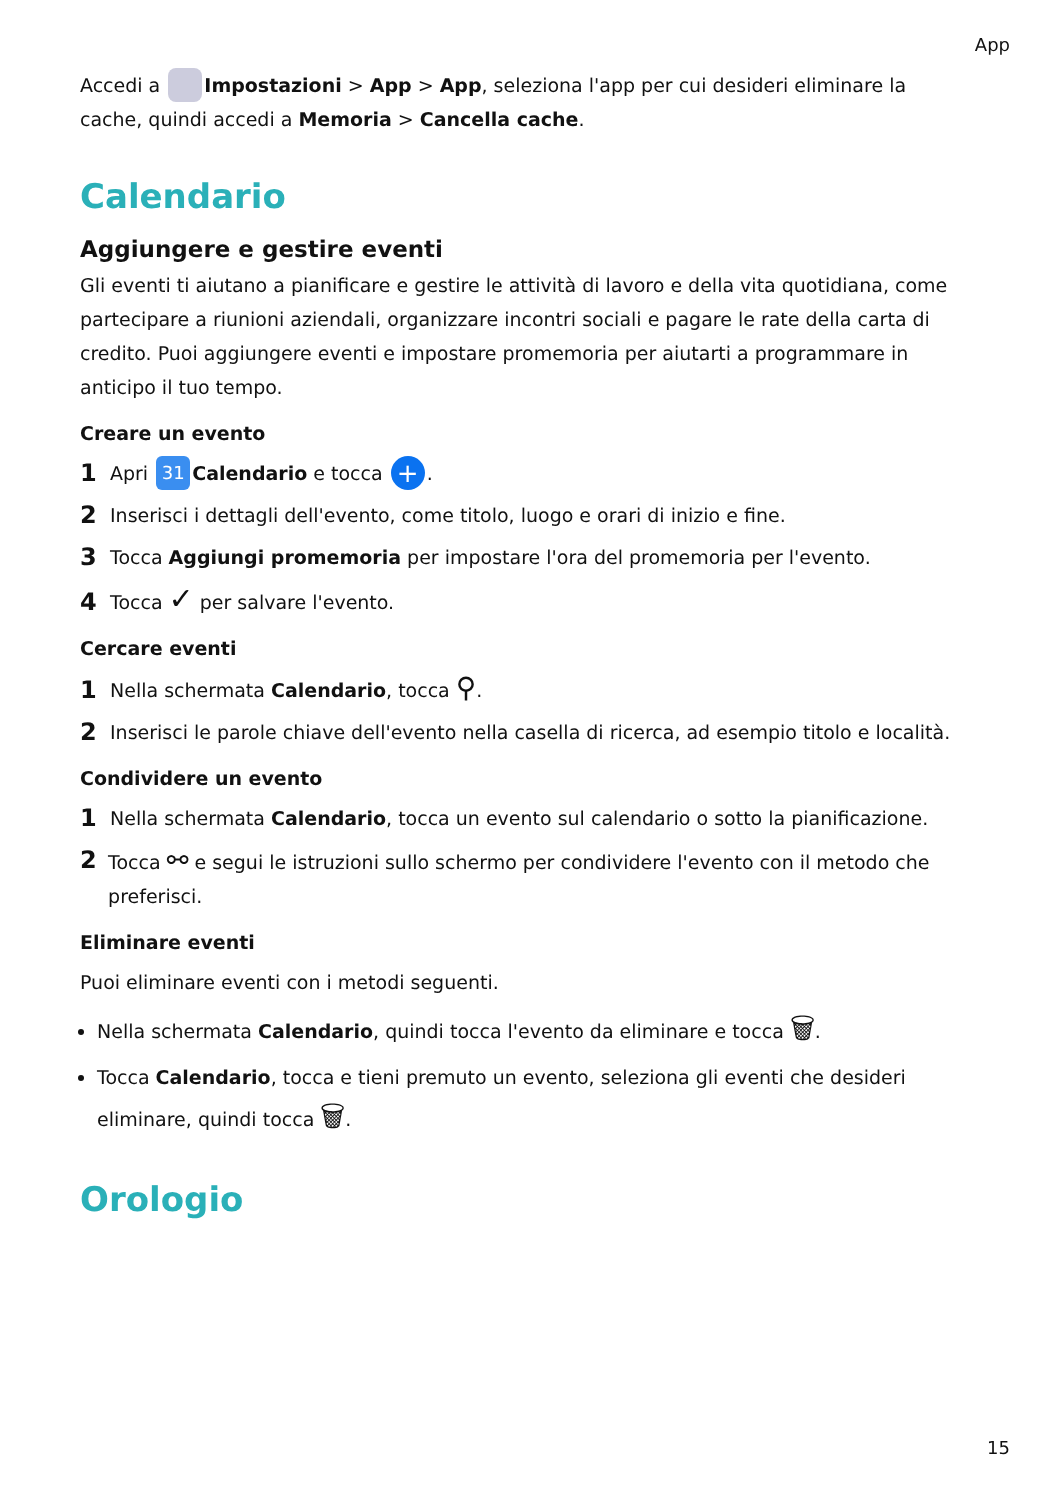App
Accedi a Impostazioni > App > App, seleziona l'app per cui desideri eliminare la cache, quindi accedi a Memoria > Cancella cache.
Calendario
Aggiungere e gestire eventi
Gli eventi ti aiutano a pianificare e gestire le attività di lavoro e della vita quotidiana, come partecipare a riunioni aziendali, organizzare incontri sociali e pagare le rate della carta di credito. Puoi aggiungere eventi e impostare promemoria per aiutarti a programmare in anticipo il tuo tempo.
Creare un evento
1 Apri 31 Calendario e tocca +.
2 Inserisci i dettagli dell'evento, come titolo, luogo e orari di inizio e fine.
3 Tocca Aggiungi promemoria per impostare l'ora del promemoria per l'evento.
4 Tocca ✓ per salvare l'evento.
Cercare eventi
1 Nella schermata Calendario, tocca ⚲.
2 Inserisci le parole chiave dell'evento nella casella di ricerca, ad esempio titolo e località.
Condividere un evento
1 Nella schermata Calendario, tocca un evento sul calendario o sotto la pianificazione.
2 Tocca ⚯ e segui le istruzioni sullo schermo per condividere l'evento con il metodo che preferisci.
Eliminare eventi
Puoi eliminare eventi con i metodi seguenti.
Nella schermata Calendario, quindi tocca l'evento da eliminare e tocca 🗑.
Tocca Calendario, tocca e tieni premuto un evento, seleziona gli eventi che desideri eliminare, quindi tocca 🗑.
Orologio
15